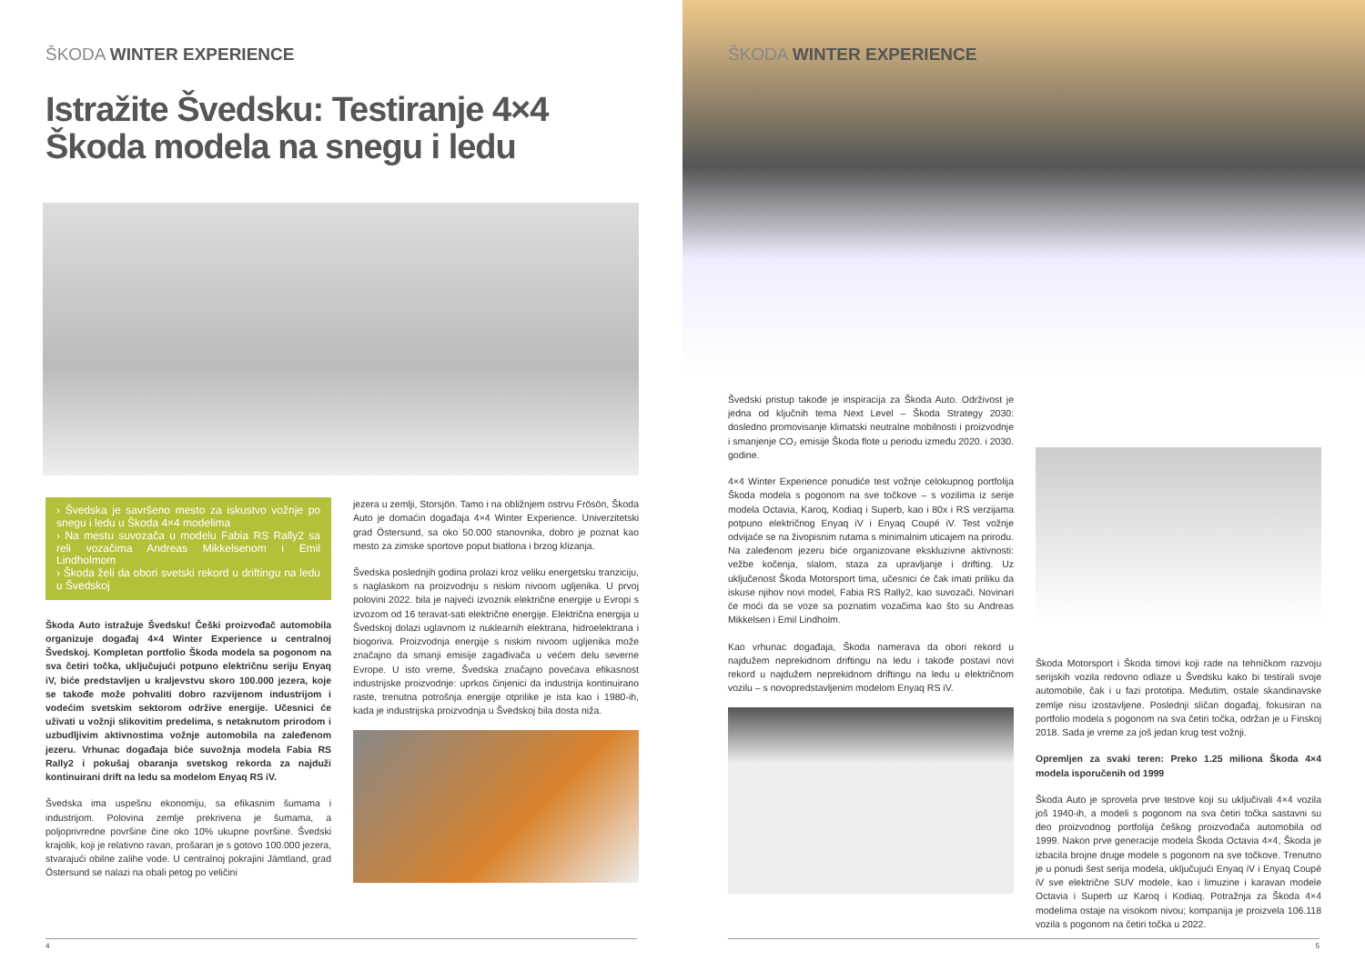ŠKODA WINTER EXPERIENCE
Istražite Švedsku: Testiranje 4×4
Škoda modela na snegu i ledu
› Švedska je savršeno mesto za iskustvo vožnje po snegu i ledu u Škoda 4×4 modelima
› Na mestu suvozača u modelu Fabia RS Rally2 sa reli vozačima Andreas Mikkelsenom i Emil Lindholmom
› Škoda želi da obori svetski rekord u driftingu na ledu u Švedskoj
Škoda Auto istražuje Švedsku! Češki proizvođač automobila organizuje događaj 4×4 Winter Experience u centralnoj Švedskoj. Kompletan portfolio Škoda modela sa pogonom na sva četiri točka, uključujući potpuno električnu seriju Enyaq iV, biće predstavljen u kraljevstvu skoro 100.000 jezera, koje se takođe može pohvaliti dobro razvijenom industrijom i vodećim svetskim sektorom održive energije. Učesnici će uživati u vožnji slikovitim predelima, s netaknutom prirodom i uzbudljivim aktivnostima vožnje automobila na zaleđenom jezeru. Vrhunac događaja biće suvožnja modela Fabia RS Rally2 i pokušaj obaranja svetskog rekorda za najduži kontinuirani drift na ledu sa modelom Enyaq RS iV.
Švedska ima uspešnu ekonomiju, sa efikasnim šumama i industrijom. Polovina zemlje prekrivena je šumama, a poljoprivredne površine čine oko 10% ukupne površine. Švedski krajolik, koji je relativno ravan, prošaran je s gotovo 100.000 jezera, stvarajući obilne zalihe vode. U centralnoj pokrajini Jämtland, grad Östersund se nalazi na obali petog po veličini
jezera u zemlji, Storsjön. Tamo i na obližnjem ostrvu Frösön, Škoda Auto je domaćin događaja 4×4 Winter Experience. Univerzitetski grad Östersund, sa oko 50.000 stanovnika, dobro je poznat kao mesto za zimske sportove poput biatlona i brzog klizanja.
Švedska poslednjih godina prolazi kroz veliku energetsku tranziciju, s naglaskom na proizvodnju s niskim nivoom ugljenika. U prvoj polovini 2022. bila je najveći izvoznik električne energije u Evropi s izvozom od 16 teravat-sati električne energije. Električna energija u Švedskoj dolazi uglavnom iz nuklearnih elektrana, hidroelektrana i biogoriva. Proizvodnja energije s niskim nivoom ugljenika može značajno da smanji emisije zagađivača u većem delu severne Evrope. U isto vreme, Švedska značajno povećava efikasnost industrijske proizvodnje: uprkos činjenici da industrija kontinuirano raste, trenutna potrošnja energije otprilike je ista kao i 1980-ih, kada je industrijska proizvodnja u Švedskoj bila dosta niža.
4
ŠKODA WINTER EXPERIENCE
Švedski pristup takođe je inspiracija za Škoda Auto. Održivost je jedna od ključnih tema Next Level – Škoda Strategy 2030: dosledno promovisanje klimatski neutralne mobilnosti i proizvodnje i smanjenje CO₂ emisije Škoda flote u periodu između 2020. i 2030. godine.
4×4 Winter Experience ponudiće test vožnje celokupnog portfolija Škoda modela s pogonom na sve točkove – s vozilima iz serije modela Octavia, Karoq, Kodiaq i Superb, kao i 80x i RS verzijama potpuno električnog Enyaq iV i Enyaq Coupé iV. Test vožnje odvijaće se na živopisnim rutama s minimalnim uticajem na prirodu. Na zaleđenom jezeru biće organizovane ekskluzivne aktivnosti: vežbe kočenja, slalom, staza za upravljanje i drifting. Uz uključenost Škoda Motorsport tima, učesnici će čak imati priliku da iskuse njihov novi model, Fabia RS Rally2, kao suvozači. Novinari će moći da se voze sa poznatim vozačima kao što su Andreas Mikkelsen i Emil Lindholm.
Kao vrhunac događaja, Škoda namerava da obori rekord u najdužem neprekidnom driftingu na ledu i takođe postavi novi rekord u najdužem neprekidnom driftingu na ledu u električnom vozilu – s novopredstavljenim modelom Enyaq RS iV.
Škoda Motorsport i Škoda timovi koji rade na tehničkom razvoju serijskih vozila redovno odlaze u Švedsku kako bi testirali svoje automobile, čak i u fazi prototipa. Međutim, ostale skandinavske zemlje nisu izostavljene. Poslednji sličan događaj, fokusiran na portfolio modela s pogonom na sva četiri točka, održan je u Finskoj 2018. Sada je vreme za još jedan krug test vožnji.
Opremljen za svaki teren: Preko 1.25 miliona Škoda 4×4 modela isporučenih od 1999
Škoda Auto je sprovela prve testove koji su uključivali 4×4 vozila još 1940-ih, a modeli s pogonom na sva četiri točka sastavni su deo proizvodnog portfolija češkog proizvođača automobila od 1999. Nakon prve generacije modela Škoda Octavia 4×4, Škoda je izbacila brojne druge modele s pogonom na sve točkove. Trenutno je u ponudi šest serija modela, uključujući Enyaq iV i Enyaq Coupé iV sve električne SUV modele, kao i limuzine i karavan modele Octavia i Superb uz Karoq i Kodiaq. Potražnja za Škoda 4×4 modelima ostaje na visokom nivou; kompanija je proizvela 106.118 vozila s pogonom na četiri točka u 2022.
5